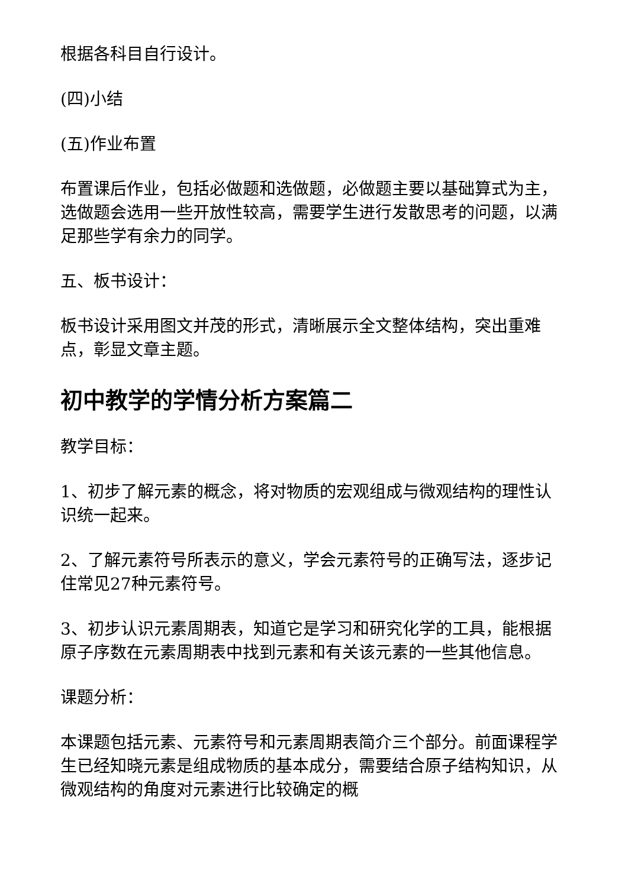根据各科目自行设计。
(四)小结
(五)作业布置
布置课后作业，包括必做题和选做题，必做题主要以基础算式为主，选做题会选用一些开放性较高，需要学生进行发散思考的问题，以满足那些学有余力的同学。
五、板书设计：
板书设计采用图文并茂的形式，清晰展示全文整体结构，突出重难点，彰显文章主题。
初中教学的学情分析方案篇二
教学目标：
1、初步了解元素的概念，将对物质的宏观组成与微观结构的理性认识统一起来。
2、了解元素符号所表示的意义，学会元素符号的正确写法，逐步记住常见27种元素符号。
3、初步认识元素周期表，知道它是学习和研究化学的工具，能根据原子序数在元素周期表中找到元素和有关该元素的一些其他信息。
课题分析：
本课题包括元素、元素符号和元素周期表简介三个部分。前面课程学生已经知晓元素是组成物质的基本成分，需要结合原子结构知识，从微观结构的角度对元素进行比较确定的概